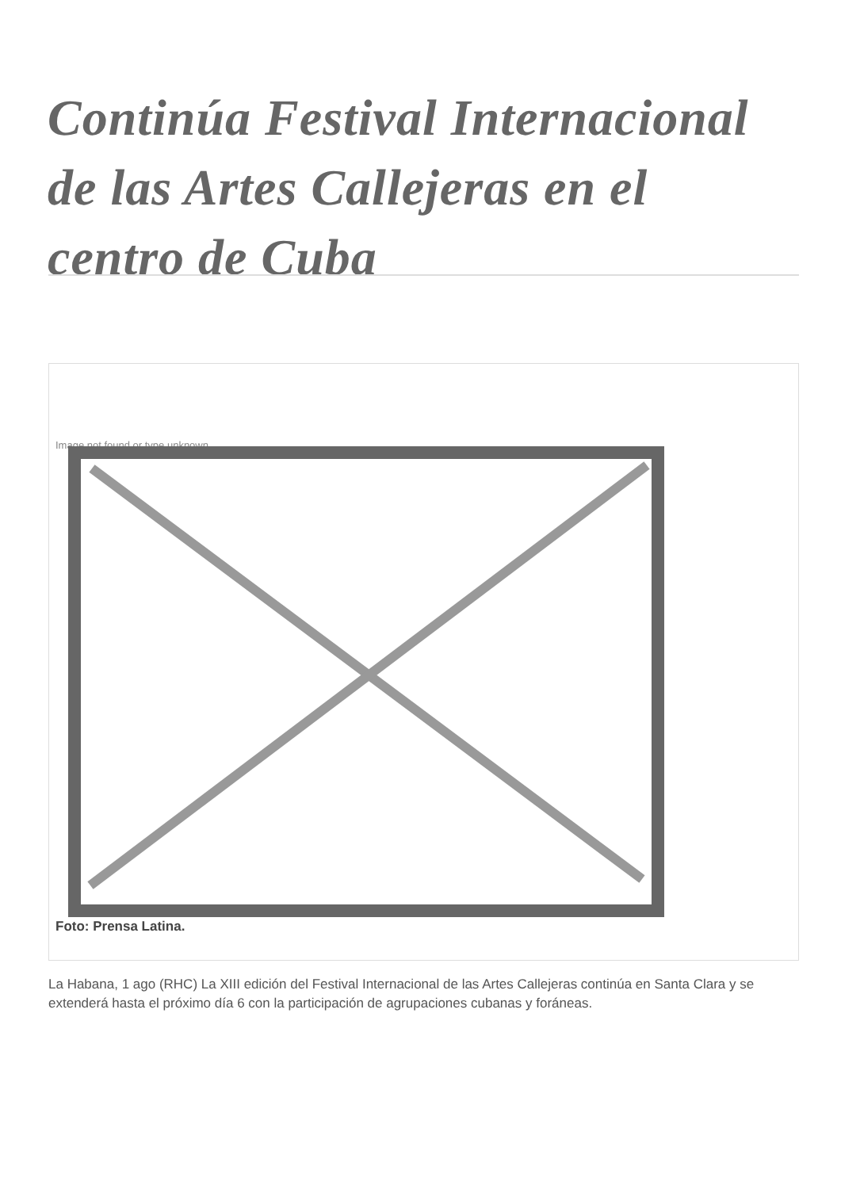Continúa Festival Internacional de las Artes Callejeras en el centro de Cuba
Image not found or type unknown
Foto: Prensa Latina.
La Habana, 1 ago (RHC) La XIII edición del Festival Internacional de las Artes Callejeras continúa en Santa Clara y se extenderá hasta el próximo día 6 con la participación de agrupaciones cubanas y foráneas.